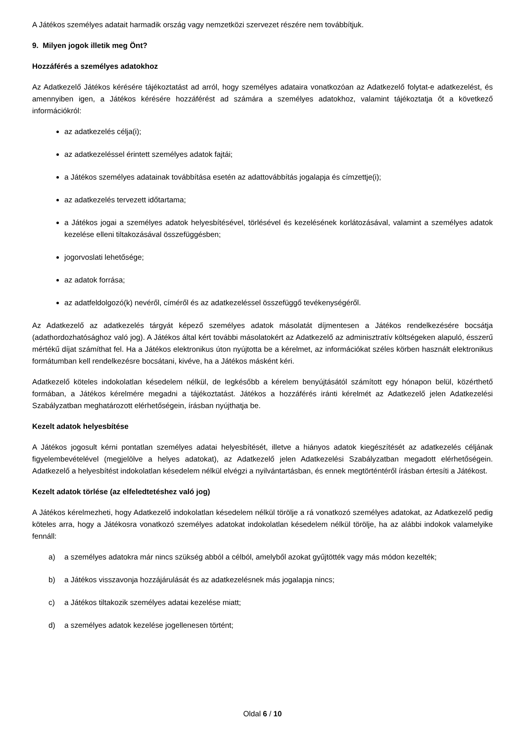A Játékos személyes adatait harmadik ország vagy nemzetközi szervezet részére nem továbbítjuk.
9. Milyen jogok illetik meg Önt?
Hozzáférés a személyes adatokhoz
Az Adatkezelő Játékos kérésére tájékoztatást ad arról, hogy személyes adataira vonatkozóan az Adatkezelő folytat-e adatkezelést, és amennyiben igen, a Játékos kérésére hozzáférést ad számára a személyes adatokhoz, valamint tájékoztatja őt a következő információkról:
az adatkezelés célja(i);
az adatkezeléssel érintett személyes adatok fajtái;
a Játékos személyes adatainak továbbítása esetén az adattovábbítás jogalapja és címzettje(i);
az adatkezelés tervezett időtartama;
a Játékos jogai a személyes adatok helyesbítésével, törlésével és kezelésének korlátozásával, valamint a személyes adatok kezelése elleni tiltakozásával összefüggésben;
jogorvoslati lehetősége;
az adatok forrása;
az adatfeldolgozó(k) nevéről, címéről és az adatkezeléssel összefüggő tevékenységéről.
Az Adatkezelő az adatkezelés tárgyát képező személyes adatok másolatát díjmentesen a Játékos rendelkezésére bocsátja (adathordozhatósághoz való jog). A Játékos által kért további másolatokért az Adatkezelő az adminisztratív költségeken alapuló, ésszerű mértékű díjat számíthat fel. Ha a Játékos elektronikus úton nyújtotta be a kérelmet, az információkat széles körben használt elektronikus formátumban kell rendelkezésre bocsátani, kivéve, ha a Játékos másként kéri.
Adatkezelő köteles indokolatlan késedelem nélkül, de legkésőbb a kérelem benyújtásától számított egy hónapon belül, közérthető formában, a Játékos kérelmére megadni a tájékoztatást. Játékos a hozzáférés iránti kérelmét az Adatkezelő jelen Adatkezelési Szabályzatban meghatározott elérhetőségein, írásban nyújthatja be.
Kezelt adatok helyesbítése
A Játékos jogosult kérni pontatlan személyes adatai helyesbítését, illetve a hiányos adatok kiegészítését az adatkezelés céljának figyelembevételével (megjelölve a helyes adatokat), az Adatkezelő jelen Adatkezelési Szabályzatban megadott elérhetőségein. Adatkezelő a helyesbítést indokolatlan késedelem nélkül elvégzi a nyilvántartásban, és ennek megtörténtéről írásban értesíti a Játékost.
Kezelt adatok törlése (az elfeledtetéshez való jog)
A Játékos kérelmezheti, hogy Adatkezelő indokolatlan késedelem nélkül törölje a rá vonatkozó személyes adatokat, az Adatkezelő pedig köteles arra, hogy a Játékosra vonatkozó személyes adatokat indokolatlan késedelem nélkül törölje, ha az alábbi indokok valamelyike fennáll:
a) a személyes adatokra már nincs szükség abból a célból, amelyből azokat gyűjtötték vagy más módon kezelték;
b) a Játékos visszavonja hozzájárulását és az adatkezelésnek más jogalapja nincs;
c) a Játékos tiltakozik személyes adatai kezelése miatt;
d) a személyes adatok kezelése jogellenesen történt;
Oldal 6 / 10